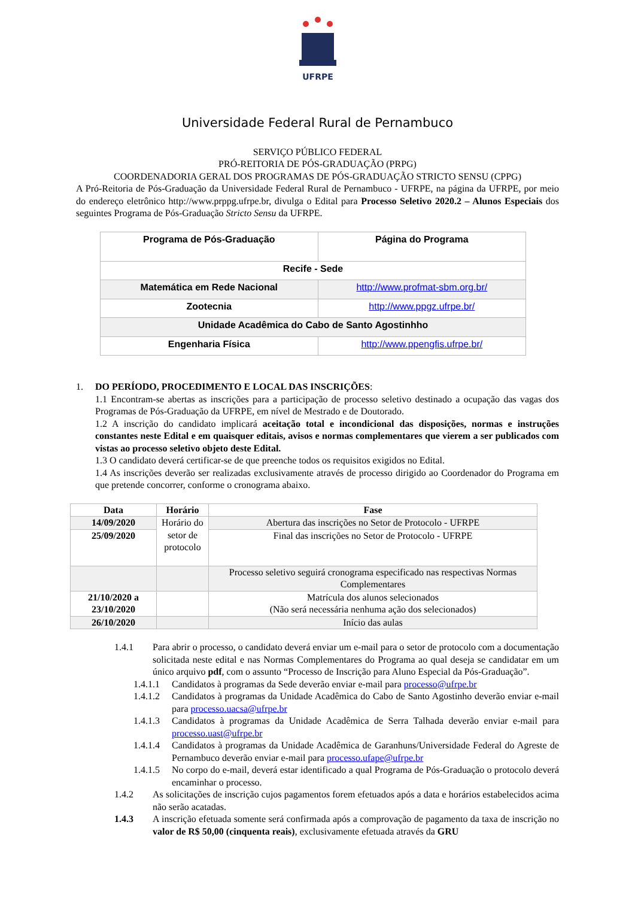UFRPE
Universidade Federal Rural de Pernambuco
SERVIÇO PÚBLICO FEDERAL
PRÓ-REITORIA DE PÓS-GRADUAÇÃO (PRPG)
COORDENADORIA GERAL DOS PROGRAMAS DE PÓS-GRADUAÇÃO STRICTO SENSU (CPPG)
A Pró-Reitoria de Pós-Graduação da Universidade Federal Rural de Pernambuco - UFRPE, na página da UFRPE, por meio do endereço eletrônico http://www.prppg.ufrpe.br, divulga o Edital para Processo Seletivo 2020.2 – Alunos Especiais dos seguintes Programa de Pós-Graduação Stricto Sensu da UFRPE.
| Programa de Pós-Graduação | Página do Programa |
| Recife - Sede | |
| Matemática em Rede Nacional | http://www.profmat-sbm.org.br/ |
| Zootecnia | http://www.ppgz.ufrpe.br/ |
| Unidade Acadêmica do Cabo de Santo Agostinhho | |
| Engenharia Física | http://www.ppengfis.ufrpe.br/ |
1. DO PERÍODO, PROCEDIMENTO E LOCAL DAS INSCRIÇÕES:
1.1 Encontram-se abertas as inscrições para a participação de processo seletivo destinado a ocupação das vagas dos Programas de Pós-Graduação da UFRPE, em nível de Mestrado e de Doutorado.
1.2 A inscrição do candidato implicará aceitação total e incondicional das disposições, normas e instruções constantes neste Edital e em quaisquer editais, avisos e normas complementares que vierem a ser publicados com vistas ao processo seletivo objeto deste Edital.
1.3 O candidato deverá certificar-se de que preenche todos os requisitos exigidos no Edital.
1.4 As inscrições deverão ser realizadas exclusivamente através de processo dirigido ao Coordenador do Programa em que pretende concorrer, conforme o cronograma abaixo.
| Data | Horário | Fase |
| 14/09/2020 | Horário do setor de protocolo | Abertura das inscrições no Setor de Protocolo - UFRPE |
| 25/09/2020 | | Final das inscrições no Setor de Protocolo - UFRPE |
| | | Processo seletivo seguirá cronograma especificado nas respectivas Normas Complementares |
| 21/10/2020 a 23/10/2020 | | Matrícula dos alunos selecionados (Não será necessária nenhuma ação dos selecionados) |
| 26/10/2020 | | Início das aulas |
1.4.1 Para abrir o processo, o candidato deverá enviar um e-mail para o setor de protocolo com a documentação solicitada neste edital e nas Normas Complementares do Programa ao qual deseja se candidatar em um único arquivo pdf, com o assunto “Processo de Inscrição para Aluno Especial da Pós-Graduação”.
1.4.1.1 Candidatos à programas da Sede deverão enviar e-mail para processo@ufrpe.br
1.4.1.2 Candidatos à programas da Unidade Acadêmica do Cabo de Santo Agostinho deverão enviar e-mail para processo.uacsa@ufrpe.br
1.4.1.3 Candidatos à programas da Unidade Acadêmica de Serra Talhada deverão enviar e-mail para processo.uast@ufrpe.br
1.4.1.4 Candidatos à programas da Unidade Acadêmica de Garanhuns/Universidade Federal do Agreste de Pernambuco deverão enviar e-mail para processo.ufape@ufrpe.br
1.4.1.5 No corpo do e-mail, deverá estar identificado a qual Programa de Pós-Graduação o protocolo deverá encaminhar o processo.
1.4.2 As solicitações de inscrição cujos pagamentos forem efetuados após a data e horários estabelecidos acima não serão acatadas.
1.4.3 A inscrição efetuada somente será confirmada após a comprovação de pagamento da taxa de inscrição no valor de R$ 50,00 (cinquenta reais), exclusivamente efetuada através da GRU